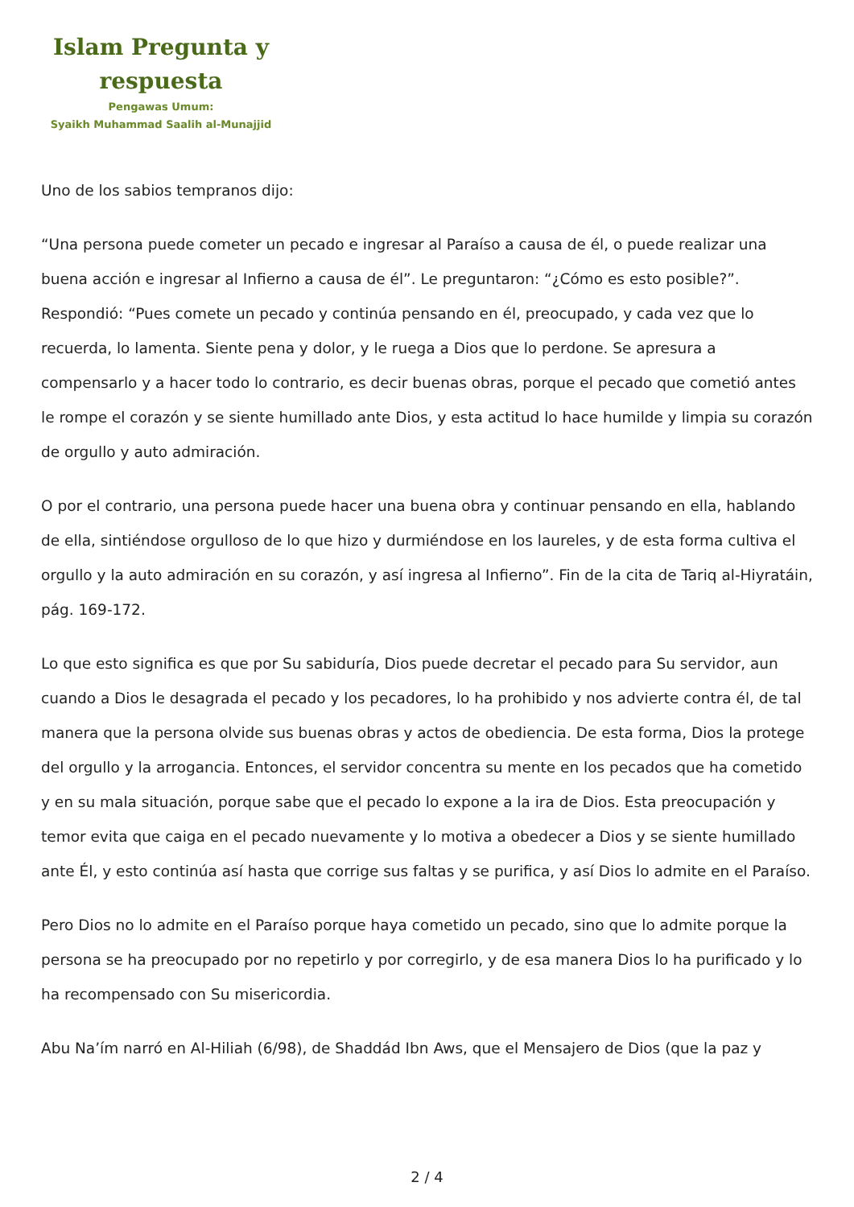Islam Pregunta y respuesta
Pengawas Umum:
Syaikh Muhammad Saalih al-Munajjid
Uno de los sabios tempranos dijo:
“Una persona puede cometer un pecado e ingresar al Paraíso a causa de él, o puede realizar una buena acción e ingresar al Infierno a causa de él”. Le preguntaron: “¿Cómo es esto posible?”. Respondió: “Pues comete un pecado y continúa pensando en él, preocupado, y cada vez que lo recuerda, lo lamenta. Siente pena y dolor, y le ruega a Dios que lo perdone. Se apresura a compensarlo y a hacer todo lo contrario, es decir buenas obras, porque el pecado que cometió antes le rompe el corazón y se siente humillado ante Dios, y esta actitud lo hace humilde y limpia su corazón de orgullo y auto admiración.
O por el contrario, una persona puede hacer una buena obra y continuar pensando en ella, hablando de ella, sintiéndose orgulloso de lo que hizo y durmiéndose en los laureles, y de esta forma cultiva el orgullo y la auto admiración en su corazón, y así ingresa al Infierno”. Fin de la cita de Tariq al-Hiyratáin, pág. 169-172.
Lo que esto significa es que por Su sabiduría, Dios puede decretar el pecado para Su servidor, aun cuando a Dios le desagrada el pecado y los pecadores, lo ha prohibido y nos advierte contra él, de tal manera que la persona olvide sus buenas obras y actos de obediencia. De esta forma, Dios la protege del orgullo y la arrogancia. Entonces, el servidor concentra su mente en los pecados que ha cometido y en su mala situación, porque sabe que el pecado lo expone a la ira de Dios. Esta preocupación y temor evita que caiga en el pecado nuevamente y lo motiva a obedecer a Dios y se siente humillado ante Él, y esto continúa así hasta que corrige sus faltas y se purifica, y así Dios lo admite en el Paraíso.
Pero Dios no lo admite en el Paraíso porque haya cometido un pecado, sino que lo admite porque la persona se ha preocupado por no repetirlo y por corregirlo, y de esa manera Dios lo ha purificado y lo ha recompensado con Su misericordia.
Abu Na’ím narró en Al-Hiliah (6/98), de Shaddád Ibn Aws, que el Mensajero de Dios (que la paz y
2 / 4